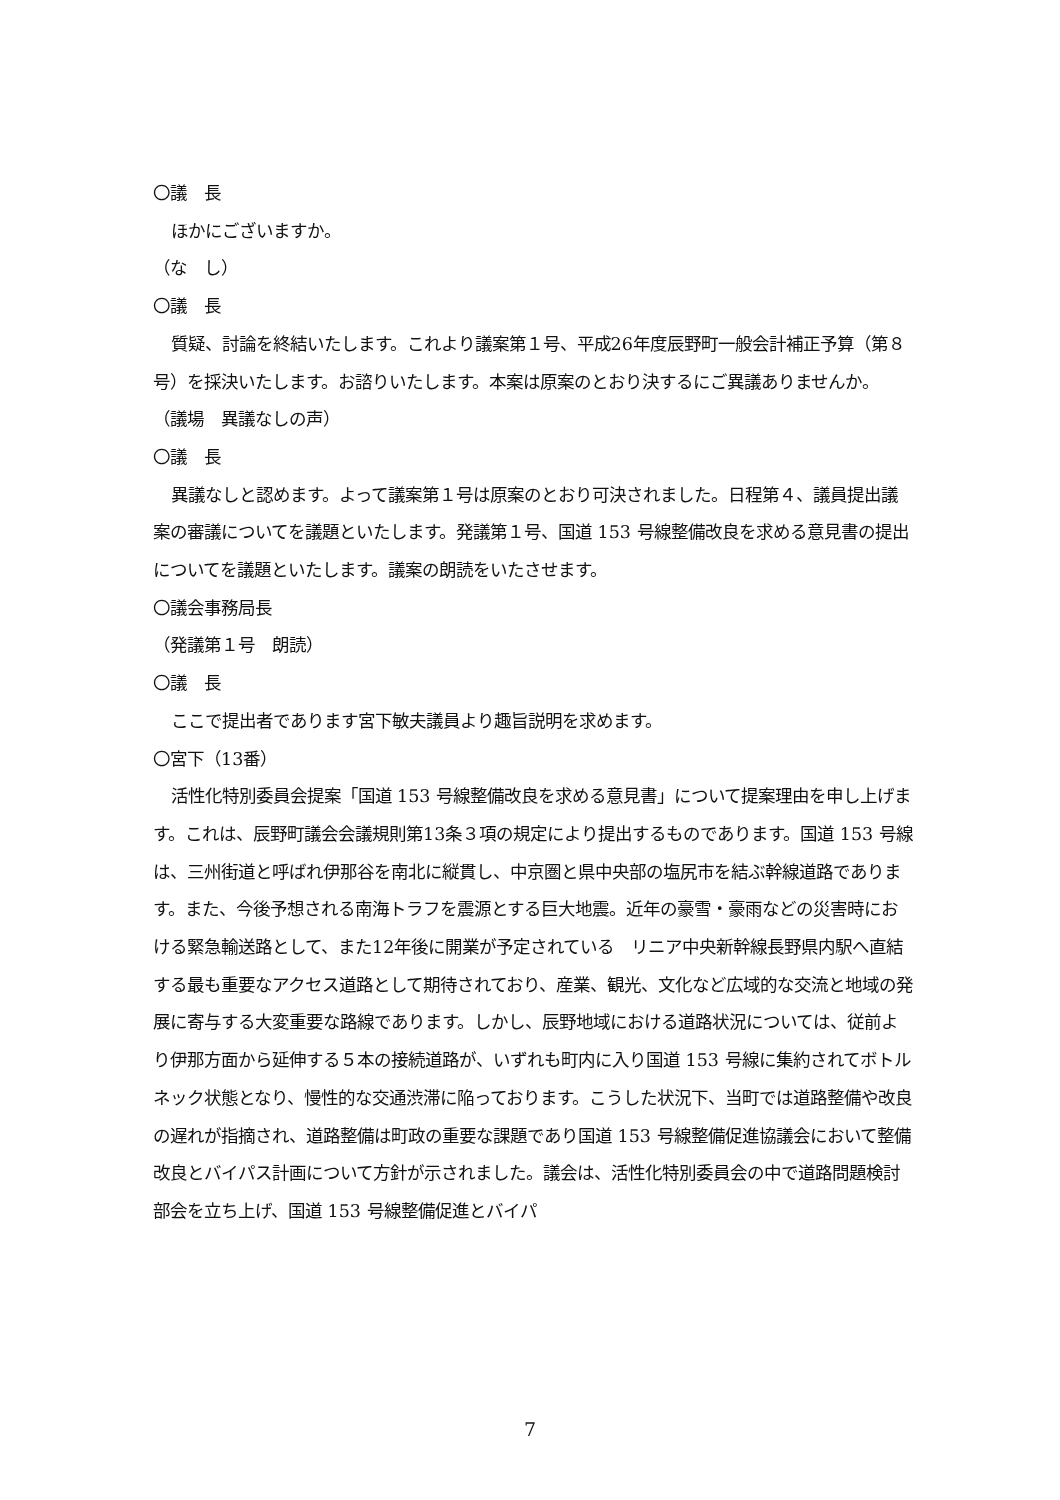〇議　長
ほかにございますか。
（な　し）
〇議　長
質疑、討論を終結いたします。これより議案第１号、平成26年度辰野町一般会計補正予算（第８号）を採決いたします。お諮りいたします。本案は原案のとおり決するにご異議ありませんか。
（議場　異議なしの声）
〇議　長
異議なしと認めます。よって議案第１号は原案のとおり可決されました。日程第４、議員提出議案の審議についてを議題といたします。発議第１号、国道 153 号線整備改良を求める意見書の提出についてを議題といたします。議案の朗読をいたさせます。
〇議会事務局長
（発議第１号　朗読）
〇議　長
ここで提出者であります宮下敏夫議員より趣旨説明を求めます。
〇宮下（13番）
活性化特別委員会提案「国道 153 号線整備改良を求める意見書」について提案理由を申し上げます。これは、辰野町議会会議規則第13条３項の規定により提出するものであります。国道 153 号線は、三州街道と呼ばれ伊那谷を南北に縦貫し、中京圏と県中央部の塩尻市を結ぶ幹線道路であります。また、今後予想される南海トラフを震源とする巨大地震。近年の豪雪・豪雨などの災害時における緊急輸送路として、また12年後に開業が予定されている　リニア中央新幹線長野県内駅へ直結する最も重要なアクセス道路として期待されており、産業、観光、文化など広域的な交流と地域の発展に寄与する大変重要な路線であります。しかし、辰野地域における道路状況については、従前より伊那方面から延伸する５本の接続道路が、いずれも町内に入り国道 153 号線に集約されてボトルネック状態となり、慢性的な交通渋滞に陥っております。こうした状況下、当町では道路整備や改良の遅れが指摘され、道路整備は町政の重要な課題であり国道 153 号線整備促進協議会において整備改良とバイパス計画について方針が示されました。議会は、活性化特別委員会の中で道路問題検討部会を立ち上げ、国道 153 号線整備促進とバイパ
7